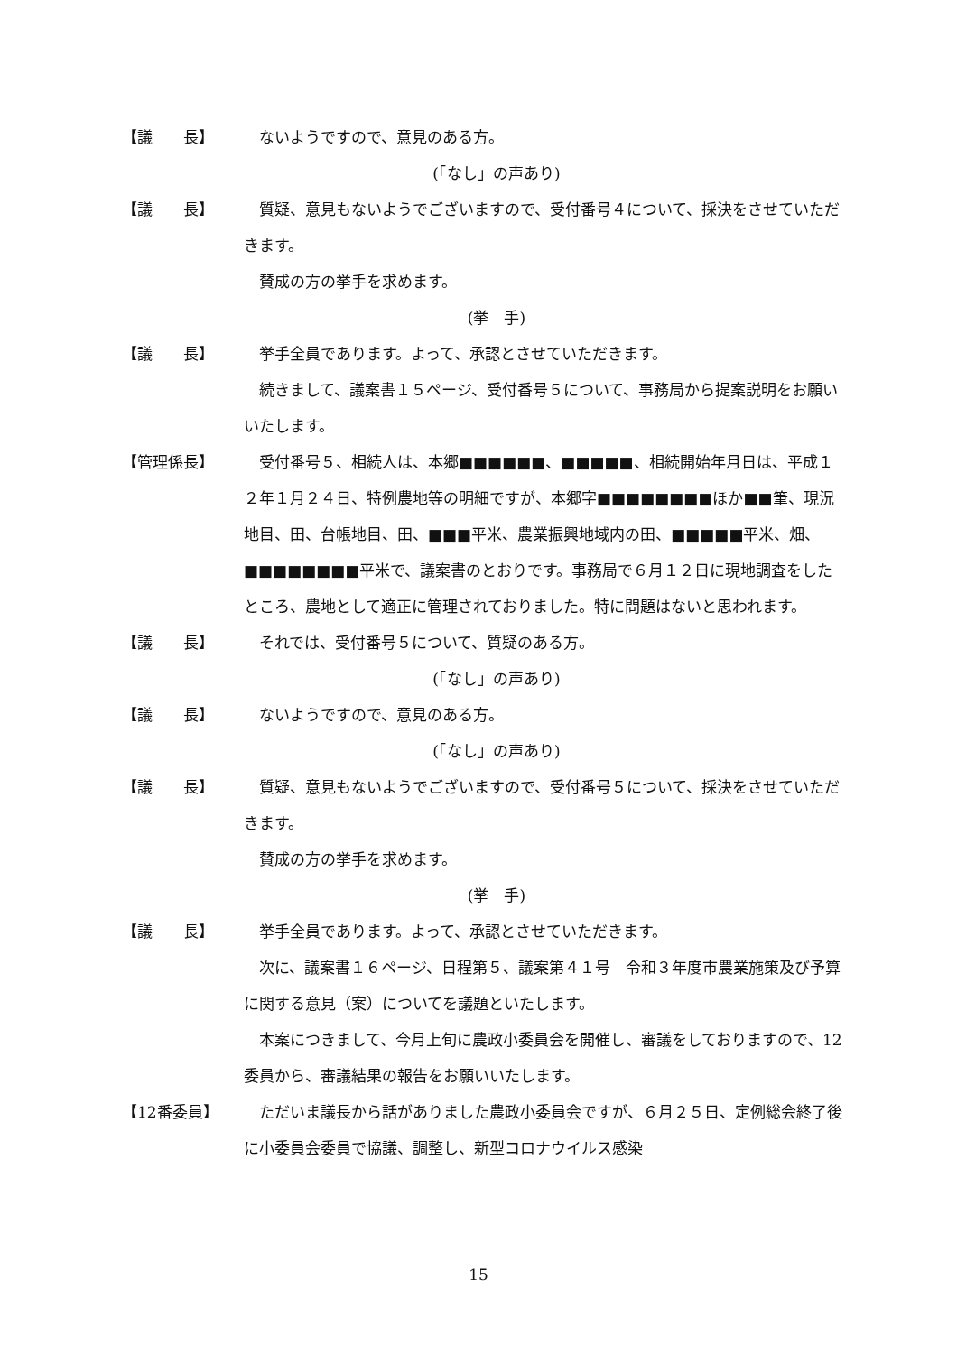【議　　長】 ないようですので、意見のある方。
(「なし」の声あり)
【議　　長】 質疑、意見もないようでございますので、受付番号４について、採決をさせていただきます。
　賛成の方の挙手を求めます。
(挙　手)
【議　　長】 挙手全員であります。よって、承認とさせていただきます。
　続きまして、議案書１５ページ、受付番号５について、事務局から提案説明をお願いいたします。
【管理係長】 受付番号５、相続人は、本郷■■■■■■、■■■■■、相続開始年月日は、平成１２年１月２４日、特例農地等の明細ですが、本郷字■■■■■■■■ほか■■筆、現況地目、田、台帳地目、田、■■■平米、農業振興地域内の田、■■■■■平米、畑、■■■■■■■■平米で、議案書のとおりです。事務局で６月１２日に現地調査をしたところ、農地として適正に管理されておりました。特に問題はないと思われます。
【議　　長】 それでは、受付番号５について、質疑のある方。
(「なし」の声あり)
【議　　長】 ないようですので、意見のある方。
(「なし」の声あり)
【議　　長】 質疑、意見もないようでございますので、受付番号５について、採決をさせていただきます。
　賛成の方の挙手を求めます。
(挙　手)
【議　　長】 挙手全員であります。よって、承認とさせていただきます。
　次に、議案書１６ページ、日程第５、議案第４１号　令和３年度市農業施策及び予算に関する意見（案）についてを議題といたします。
　本案につきまして、今月上旬に農政小委員会を開催し、審議をしておりますので、12委員から、審議結果の報告をお願いいたします。
【12番委員】 ただいま議長から話がありました農政小委員会ですが、６月２５日、定例総会終了後に小委員会委員で協議、調整し、新型コロナウイルス感染
15